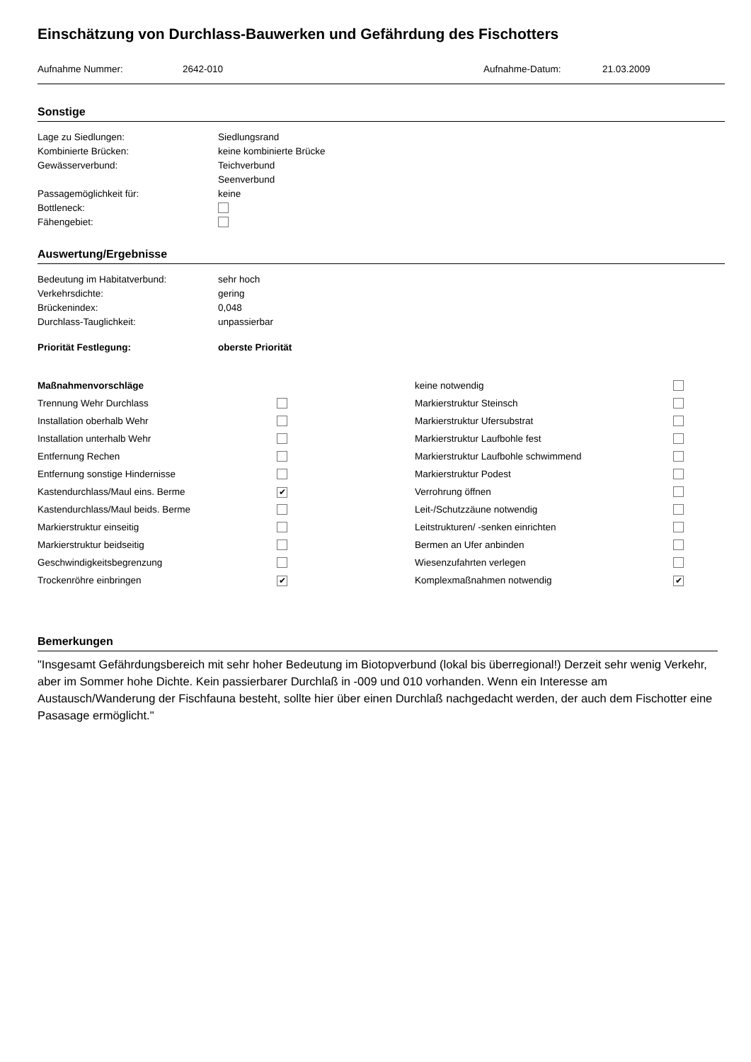Einschätzung von Durchlass-Bauwerken und Gefährdung des Fischotters
| Aufnahme Nummer: | 2642-010 | Aufnahme-Datum: | 21.03.2009 |
Sonstige
| Lage zu Siedlungen: | Siedlungsrand |
| Kombinierte Brücken: | keine kombinierte Brücke |
| Gewässerverbund: | Teichverbund |
| | Seenverbund |
| Passagemöglichkeit für: | keine |
| Bottleneck: | |
| Fähengebiet: | |
Auswertung/Ergebnisse
| Bedeutung im Habitatverbund: | sehr hoch |
| Verkehrsdichte: | gering |
| Brückenindex: | 0,048 |
| Durchlass-Tauglichkeit: | unpassierbar |
| Priorität Festlegung: | oberste Priorität |
| Maßnahmenvorschläge | | keine notwendig | |
| Trennung Wehr Durchlass | | Markierstruktur Steinsch | |
| Installation oberhalb Wehr | | Markierstruktur Ufersubstrat | |
| Installation unterhalb Wehr | | Markierstruktur Laufbohle fest | |
| Entfernung Rechen | | Markierstruktur Laufbohle schwimmend | |
| Entfernung sonstige Hindernisse | | Markierstruktur Podest | |
| Kastendurchlass/Maul eins. Berme | ✔ | Verrohrung öffnen | |
| Kastendurchlass/Maul beids. Berme | | Leit-/Schutzzäune notwendig | |
| Markierstruktur einseitig | | Leitstrukturen/ -senken einrichten | |
| Markierstruktur beidseitig | | Bermen an Ufer anbinden | |
| Geschwindigkeitsbegrenzung | | Wiesenzufahrten verlegen | |
| Trockenröhre einbringen | ✔ | Komplexmaßnahmen notwendig | ✔ |
Bemerkungen
"Insgesamt Gefährdungsbereich mit sehr hoher Bedeutung im Biotopverbund (lokal bis überregional!) Derzeit sehr wenig Verkehr, aber im Sommer hohe Dichte. Kein passierbarer Durchlaß in -009 und 010 vorhanden. Wenn ein Interesse am Austausch/Wanderung der Fischfauna besteht, sollte hier über einen Durchlaß nachgedacht werden, der auch dem Fischotter eine Pasasage ermöglicht."